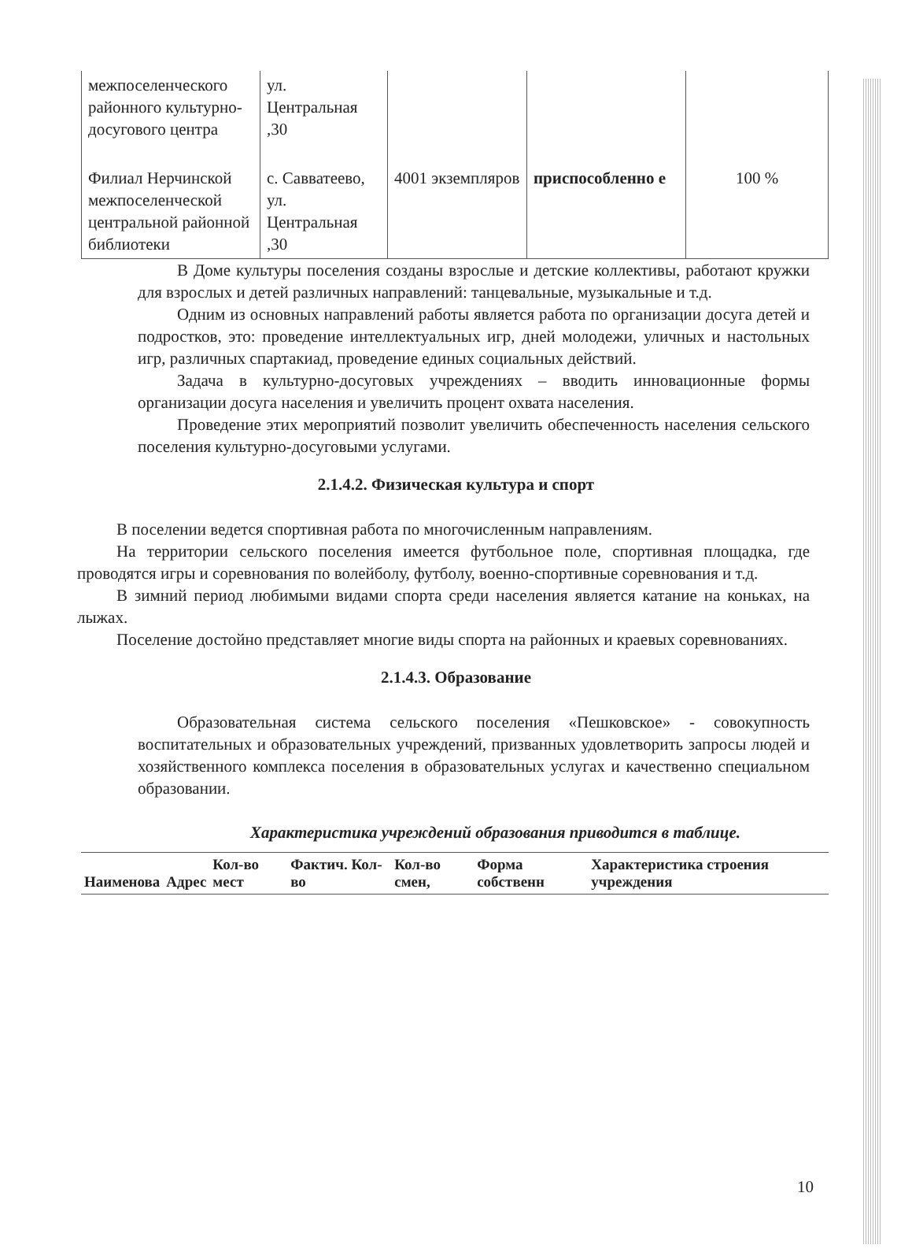| межпоселенческого районного культурно-досугового центра | ул. Центральная ,30 | | | |
| Филиал Нерчинской межпоселенческой центральной районной библиотеки | с. Савватеево, ул. Центральная ,30 | 4001 экземпляров | приспособленно е | 100 % |
В Доме культуры поселения созданы взрослые и детские коллективы, работают кружки для взрослых и детей различных направлений: танцевальные, музыкальные и т.д.
Одним из основных направлений работы является работа по организации досуга детей и подростков, это: проведение интеллектуальных игр, дней молодежи, уличных и настольных игр, различных спартакиад, проведение единых социальных действий.
Задача в культурно-досуговых учреждениях – вводить инновационные формы организации досуга населения и увеличить процент охвата населения.
Проведение этих мероприятий позволит увеличить обеспеченность населения сельского поселения культурно-досуговыми услугами.
2.1.4.2. Физическая культура и спорт
В поселении ведется спортивная работа по многочисленным направлениям.
На территории сельского поселения имеется футбольное поле, спортивная площадка, где проводятся игры и соревнования по волейболу, футболу, военно-спортивные соревнования и т.д.
В зимний период любимыми видами спорта среди населения является катание на коньках, на лыжах.
Поселение достойно представляет многие виды спорта на районных и краевых соревнованиях.
2.1.4.3. Образование
Образовательная система сельского поселения «Пешковское» - совокупность воспитательных и образовательных учреждений, призванных удовлетворить запросы людей и хозяйственного комплекса поселения в образовательных услугах и качественно специальном образовании.
Характеристика учреждений образования приводится в таблице.
| Наименова | Адрес | Кол-во мест | Фактич. Кол-во | Кол-во смен, | Форма собственн | Характеристика строения учреждения |
| --- | --- | --- | --- | --- | --- | --- |
10